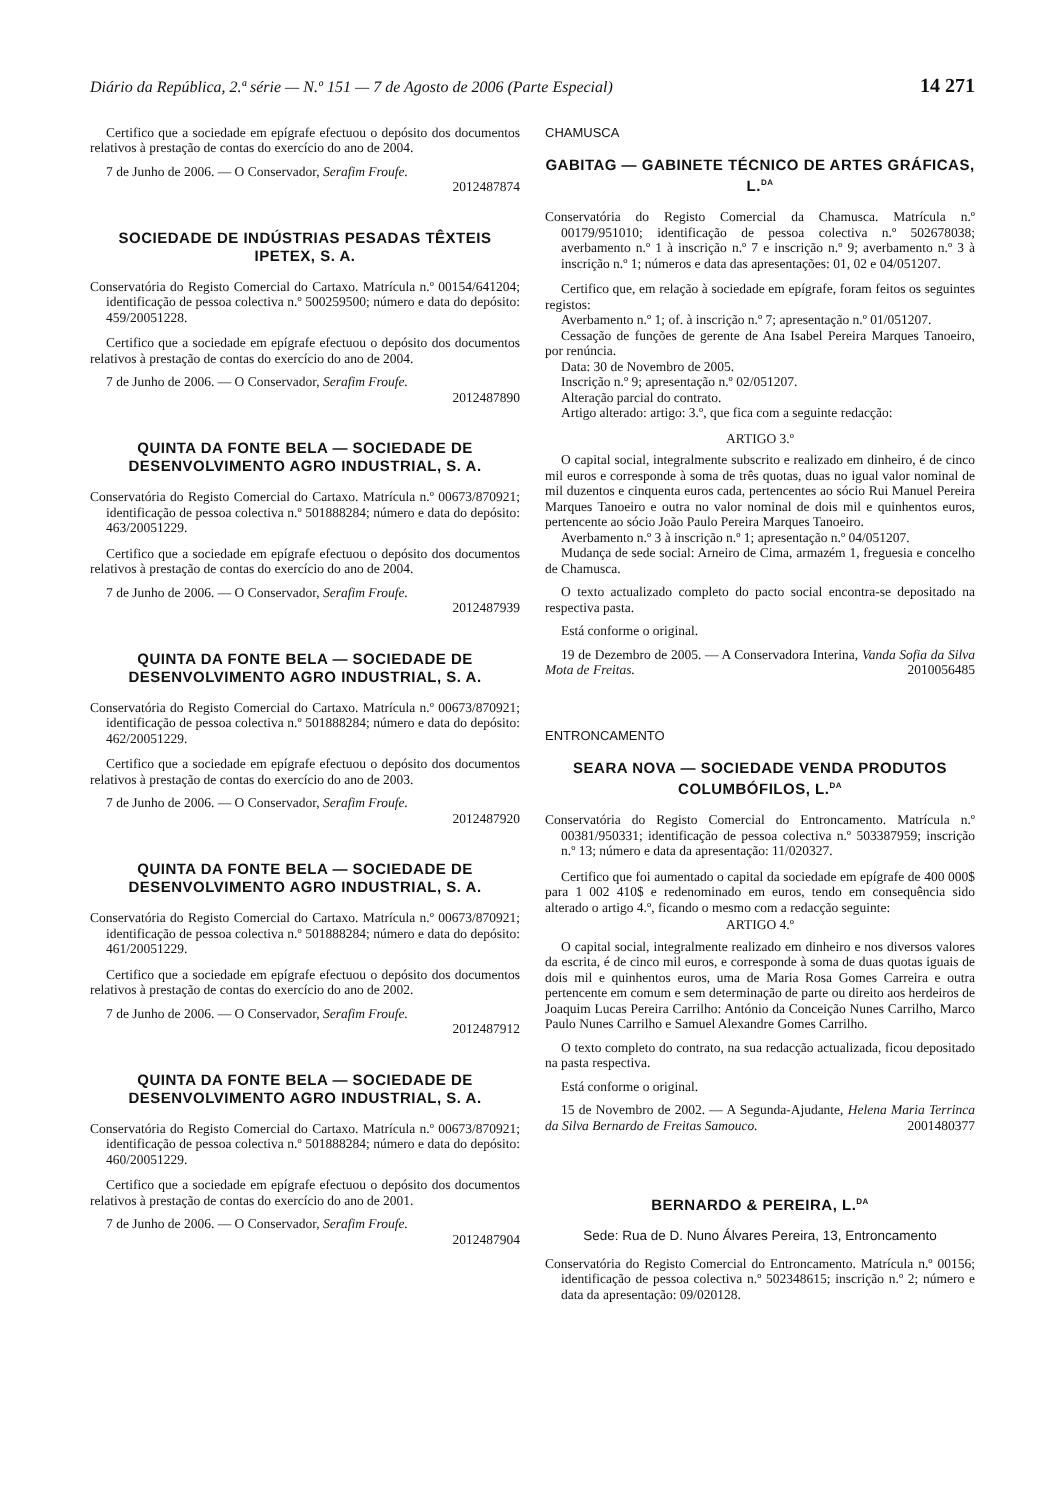Diário da República, 2.ª série — N.º 151 — 7 de Agosto de 2006 (Parte Especial) 14 271
Certifico que a sociedade em epígrafe efectuou o depósito dos documentos relativos à prestação de contas do exercício do ano de 2004.
7 de Junho de 2006. — O Conservador, Serafim Froufe.
2012487874
SOCIEDADE DE INDÚSTRIAS PESADAS TÊXTEIS IPETEX, S. A.
Conservatória do Registo Comercial do Cartaxo. Matrícula n.º 00154/641204; identificação de pessoa colectiva n.º 500259500; número e data do depósito: 459/20051228.
Certifico que a sociedade em epígrafe efectuou o depósito dos documentos relativos à prestação de contas do exercício do ano de 2004.
7 de Junho de 2006. — O Conservador, Serafim Froufe.
2012487890
QUINTA DA FONTE BELA — SOCIEDADE DE DESENVOLVIMENTO AGRO INDUSTRIAL, S. A.
Conservatória do Registo Comercial do Cartaxo. Matrícula n.º 00673/870921; identificação de pessoa colectiva n.º 501888284; número e data do depósito: 463/20051229.
Certifico que a sociedade em epígrafe efectuou o depósito dos documentos relativos à prestação de contas do exercício do ano de 2004.
7 de Junho de 2006. — O Conservador, Serafim Froufe.
2012487939
QUINTA DA FONTE BELA — SOCIEDADE DE DESENVOLVIMENTO AGRO INDUSTRIAL, S. A.
Conservatória do Registo Comercial do Cartaxo. Matrícula n.º 00673/870921; identificação de pessoa colectiva n.º 501888284; número e data do depósito: 462/20051229.
Certifico que a sociedade em epígrafe efectuou o depósito dos documentos relativos à prestação de contas do exercício do ano de 2003.
7 de Junho de 2006. — O Conservador, Serafim Froufe.
2012487920
QUINTA DA FONTE BELA — SOCIEDADE DE DESENVOLVIMENTO AGRO INDUSTRIAL, S. A.
Conservatória do Registo Comercial do Cartaxo. Matrícula n.º 00673/870921; identificação de pessoa colectiva n.º 501888284; número e data do depósito: 461/20051229.
Certifico que a sociedade em epígrafe efectuou o depósito dos documentos relativos à prestação de contas do exercício do ano de 2002.
7 de Junho de 2006. — O Conservador, Serafim Froufe.
2012487912
QUINTA DA FONTE BELA — SOCIEDADE DE DESENVOLVIMENTO AGRO INDUSTRIAL, S. A.
Conservatória do Registo Comercial do Cartaxo. Matrícula n.º 00673/870921; identificação de pessoa colectiva n.º 501888284; número e data do depósito: 460/20051229.
Certifico que a sociedade em epígrafe efectuou o depósito dos documentos relativos à prestação de contas do exercício do ano de 2001.
7 de Junho de 2006. — O Conservador, Serafim Froufe.
2012487904
CHAMUSCA
GABITAG — GABINETE TÉCNICO DE ARTES GRÁFICAS, L.<sup>DA</sup>
Conservatória do Registo Comercial da Chamusca. Matrícula n.º 00179/951010; identificação de pessoa colectiva n.º 502678038; averbamento n.º 1 à inscrição n.º 7 e inscrição n.º 9; averbamento n.º 3 à inscrição n.º 1; números e data das apresentações: 01, 02 e 04/051207.
Certifico que, em relação à sociedade em epígrafe, foram feitos os seguintes registos:
Averbamento n.º 1; of. à inscrição n.º 7; apresentação n.º 01/051207.
Cessação de funções de gerente de Ana Isabel Pereira Marques Tanoeiro, por renúncia.
Data: 30 de Novembro de 2005.
Inscrição n.º 9; apresentação n.º 02/051207.
Alteração parcial do contrato.
Artigo alterado: artigo: 3.º, que fica com a seguinte redacção:
ARTIGO 3.º
O capital social, integralmente subscrito e realizado em dinheiro, é de cinco mil euros e corresponde à soma de três quotas, duas no igual valor nominal de mil duzentos e cinquenta euros cada, pertencentes ao sócio Rui Manuel Pereira Marques Tanoeiro e outra no valor nominal de dois mil e quinhentos euros, pertencente ao sócio João Paulo Pereira Marques Tanoeiro.
Averbamento n.º 3 à inscrição n.º 1; apresentação n.º 04/051207.
Mudança de sede social: Arneiro de Cima, armazém 1, freguesia e concelho de Chamusca.
O texto actualizado completo do pacto social encontra-se depositado na respectiva pasta.
Está conforme o original.
19 de Dezembro de 2005. — A Conservadora Interina, Vanda Sofia da Silva Mota de Freitas. 2010056485
ENTRONCAMENTO
SEARA NOVA — SOCIEDADE VENDA PRODUTOS COLUMBÓFILOS, L.<sup>DA</sup>
Conservatória do Registo Comercial do Entroncamento. Matrícula n.º 00381/950331; identificação de pessoa colectiva n.º 503387959; inscrição n.º 13; número e data da apresentação: 11/020327.
Certifico que foi aumentado o capital da sociedade em epígrafe de 400 000$ para 1 002 410$ e redenominado em euros, tendo em consequência sido alterado o artigo 4.º, ficando o mesmo com a redacção seguinte:
ARTIGO 4.º
O capital social, integralmente realizado em dinheiro e nos diversos valores da escrita, é de cinco mil euros, e corresponde à soma de duas quotas iguais de dois mil e quinhentos euros, uma de Maria Rosa Gomes Carreira e outra pertencente em comum e sem determinação de parte ou direito aos herdeiros de Joaquim Lucas Pereira Carrilho: António da Conceição Nunes Carrilho, Marco Paulo Nunes Carrilho e Samuel Alexandre Gomes Carrilho.
O texto completo do contrato, na sua redacção actualizada, ficou depositado na pasta respectiva.
Está conforme o original.
15 de Novembro de 2002. — A Segunda-Ajudante, Helena Maria Terrinca da Silva Bernardo de Freitas Samouco. 2001480377
BERNARDO & PEREIRA, L.<sup>DA</sup>
Sede: Rua de D. Nuno Álvares Pereira, 13, Entroncamento
Conservatória do Registo Comercial do Entroncamento. Matrícula n.º 00156; identificação de pessoa colectiva n.º 502348615; inscrição n.º 2; número e data da apresentação: 09/020128.